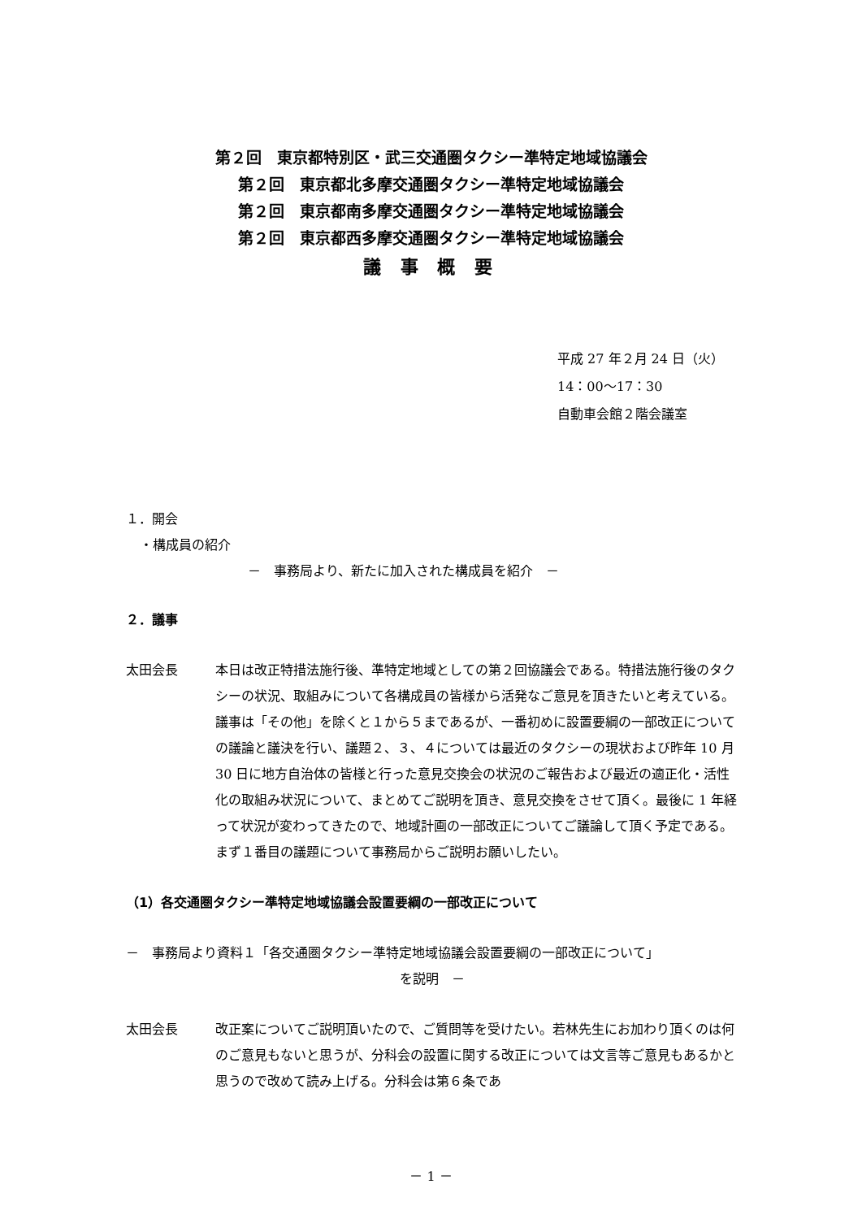第２回　東京都特別区・武三交通圏タクシー準特定地域協議会
第２回　東京都北多摩交通圏タクシー準特定地域協議会
第２回　東京都南多摩交通圏タクシー準特定地域協議会
第２回　東京都西多摩交通圏タクシー準特定地域協議会
議 事 概 要
平成 27 年２月 24 日（火）
14：00～17：30
自動車会館２階会議室
１．開会
・構成員の紹介
－　事務局より、新たに加入された構成員を紹介　－
２．議事
太田会長 本日は改正特措法施行後、準特定地域としての第２回協議会である。特措法施行後のタクシーの状況、取組みについて各構成員の皆様から活発なご意見を頂きたいと考えている。議事は「その他」を除くと１から５まであるが、一番初めに設置要綱の一部改正についての議論と議決を行い、議題２、３、４については最近のタクシーの現状および昨年 10 月 30 日に地方自治体の皆様と行った意見交換会の状況のご報告および最近の適正化・活性化の取組み状況について、まとめてご説明を頂き、意見交換をさせて頂く。最後に 1 年経って状況が変わってきたので、地域計画の一部改正についてご議論して頂く予定である。まず１番目の議題について事務局からご説明お願いしたい。
（1）各交通圏タクシー準特定地域協議会設置要綱の一部改正について
－　事務局より資料１「各交通圏タクシー準特定地域協議会設置要綱の一部改正について」
を説明　－
太田会長 改正案についてご説明頂いたので、ご質問等を受けたい。若林先生にお加わり頂くのは何のご意見もないと思うが、分科会の設置に関する改正については文言等ご意見もあるかと思うので改めて読み上げる。分科会は第６条であ
－ 1 －